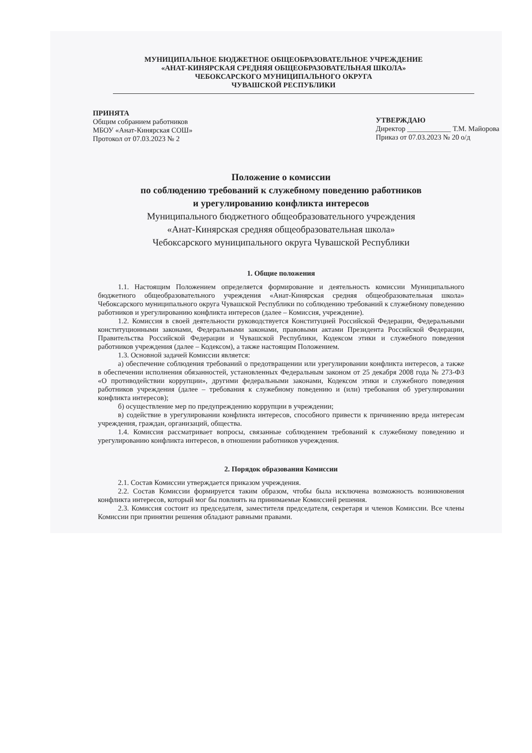МУНИЦИПАЛЬНОЕ БЮДЖЕТНОЕ ОБЩЕОБРАЗОВАТЕЛЬНОЕ УЧРЕЖДЕНИЕ
«АНАТ-КИНЯРСКАЯ СРЕДНЯЯ ОБЩЕОБРАЗОВАТЕЛЬНАЯ ШКОЛА»
ЧЕБОКСАРСКОГО МУНИЦИПАЛЬНОГО ОКРУГА
ЧУВАШСКОЙ РЕСПУБЛИКИ
ПРИНЯТА
Общим собранием работников
МБОУ «Анат-Кинярская СОШ»
Протокол от 07.03.2023 № 2
УТВЕРЖДАЮ
Директор ____________ Т.М. Майорова
Приказ от 07.03.2023 № 20 о/д
Положение о комиссии
по соблюдению требований к служебному поведению работников
и урегулированию конфликта интересов
Муниципального бюджетного общеобразовательного учреждения
«Анат-Кинярская средняя общеобразовательная школа»
Чебоксарского муниципального округа Чувашской Республики
1. Общие положения
1.1. Настоящим Положением определяется формирование и деятельность комиссии Муниципального бюджетного общеобразовательного учреждения «Анат-Кинярская средняя общеобразовательная школа» Чебоксарского муниципального округа Чувашской Республики по соблюдению требований к служебному поведению работников и урегулированию конфликта интересов (далее – Комиссия, учреждение).
1.2. Комиссия в своей деятельности руководствуется Конституцией Российской Федерации, Федеральными конституционными законами, Федеральными законами, правовыми актами Президента Российской Федерации, Правительства Российской Федерации и Чувашской Республики, Кодексом этики и служебного поведения работников учреждения (далее – Кодексом), а также настоящим Положением.
1.3. Основной задачей Комиссии является:
а) обеспечение соблюдения требований о предотвращении или урегулировании конфликта интересов, а также в обеспечении исполнения обязанностей, установленных Федеральным законом от 25 декабря 2008 года № 273-ФЗ «О противодействии коррупции», другими федеральными законами, Кодексом этики и служебного поведения работников учреждения (далее – требования к служебному поведению и (или) требования об урегулировании конфликта интересов);
б) осуществление мер по предупреждению коррупции в учреждении;
в) содействие в урегулировании конфликта интересов, способного привести к причинению вреда интересам учреждения, граждан, организаций, общества.
1.4. Комиссия рассматривает вопросы, связанные соблюдением требований к служебному поведению и урегулированию конфликта интересов, в отношении работников учреждения.
2. Порядок образования Комиссии
2.1. Состав Комиссии утверждается приказом учреждения.
2.2. Состав Комиссии формируется таким образом, чтобы была исключена возможность возникновения конфликта интересов, который мог бы повлиять на принимаемые Комиссией решения.
2.3. Комиссия состоит из председателя, заместителя председателя, секретаря и членов Комиссии. Все члены Комиссии при принятии решения обладают равными правами.